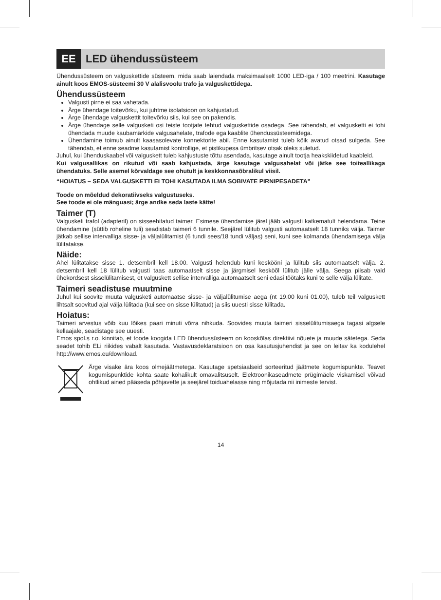EE
LED ühendussüsteem
Ühendussüsteem on valguskettide süsteem, mida saab laiendada maksimaalselt 1000 LED-iga / 100 meetrini. Kasutage ainult koos EMOS-süsteemi 30 V alalisvoolu trafo ja valguskettidega.
Ühendussüsteem
Valgusti pirne ei saa vahetada.
Ärge ühendage toitevõrku, kui juhtme isolatsioon on kahjustatud.
Ärge ühendage valguskettit toitevõrku siis, kui see on pakendis.
Ärge ühendage selle valgusketi osi teiste tootjate tehtud valguskettide osadega. See tähendab, et valgusketti ei tohi ühendada muude kaubamärkide valgusahelate, trafode ega kaablite ühendussüsteemidega.
Ühendamine toimub ainult kaasasolevate konnektorite abil. Enne kasutamist tuleb kõik avatud otsad sulgeda. See tähendab, et enne seadme kasutamist kontrollige, et pistikupesa ümbritsev otsak oleks suletud.
Juhul, kui ühenduskaabel või valguskett tuleb kahjustuste tõttu asendada, kasutage ainult tootja heakskiidetud kaableid.
Kui valgusallikas on rikutud või saab kahjustada, ärge kasutage valgusahelat või jätke see toiteallikaga ühendatuks. Selle asemel kõrvaldage see ohutult ja keskkonnasõbralikul viisil.
“HOIATUS – SEDA VALGUSKETTI EI TOHI KASUTADA ILMA SOBIVATE PIRNIPESADETA”
Toode on mõeldud dekoratiivseks valgustuseks.
See toode ei ole mänguasi; ärge andke seda laste kätte!
Taimer (T)
Valgusketi trafol (adapteril) on sisseehitatud taimer. Esimese ühendamise järel jääb valgusti katkematult helendama. Teine ühendamine (süttib roheline tuli) seadistab taimeri 6 tunnile. Seejärel lülitub valgusti automaatselt 18 tunniks välja. Taimer jätkab sellise intervalliga sisse- ja väljalülitamist (6 tundi sees/18 tundi väljas) seni, kuni see kolmanda ühendamisega välja lülitatakse.
Näide:
Ahel lülitatakse sisse 1. detsembril kell 18.00. Valgusti helendub kuni kesköönі ja lülitub siis automaatselt välja. 2. detsembril kell 18 lülitub valgusti taas automaatselt sisse ja järgmisel kesköõl lülitub jälle välja. Seega piisab vaid ühekordsest sisselülitamisest, et valguskett sellise intervalliga automaatselt seni edasi töötaks kuni te selle välja lülitate.
Taimeri seadistuse muutmine
Juhul kui soovite muuta valgusketi automaatse sisse- ja väljalülitumise aega (nt 19.00 kuni 01.00), tuleb teil valguskett lihtsalt soovitud ajal välja lülitada (kui see on sisse lülitatud) ja siis uuesti sisse lülitada.
Hoiatus:
Taimeri arvestus võib kuu lõikes paari minuti võrra nihkuda. Soovides muuta taimeri sisselülitumisaega tagasi algsele kellaajale, seadistage see uuesti.
Emos spol.s r.o. kinnitab, et toode koogida LED ühendussüsteem on kooskõlas direktiivi nõuete ja muude sätetega. Seda seadet tohib ELi riikides vabalt kasutada. Vastavusdeklaratsioon on osa kasutusjuhendist ja see on leitav ka kodulehel http://www.emos.eu/download.
Ärge visake ära koos olmejäätmetega. Kasutage spetsiaalseid sorteeritud jäätmete kogumispunkte. Teavet kogumispunktide kohta saate kohalikult omavalitsuselt. Elektroonikaseadmete prügimäele viskamisel võivad ohtlikud ained pääseda põhjavette ja seejärel toiduahelasse ning mõjutada nii inimeste tervist.
14